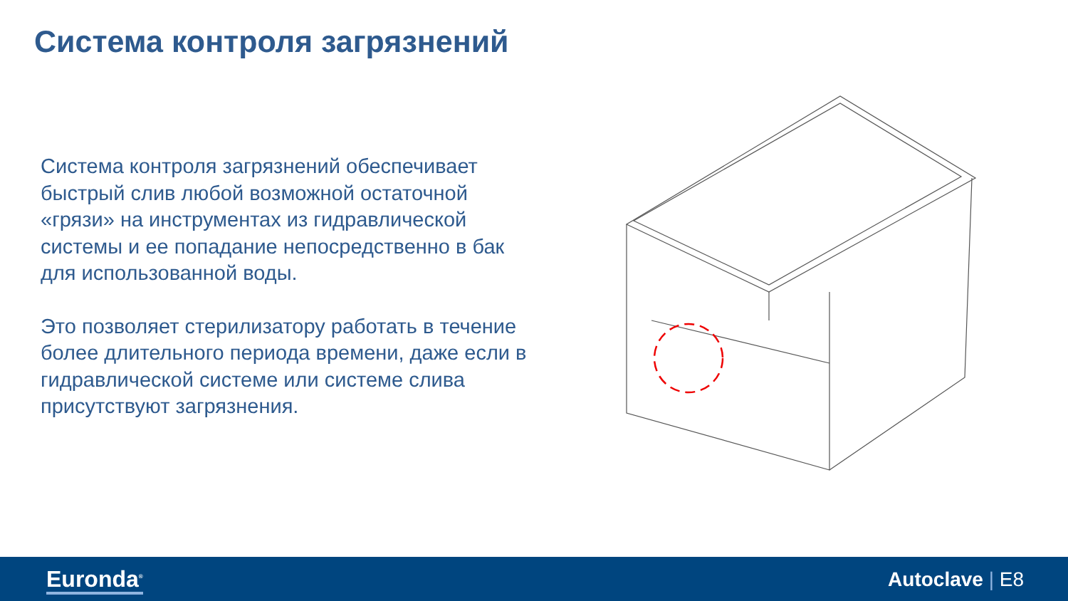Система контроля загрязнений
Система контроля загрязнений обеспечивает быстрый слив любой возможной остаточной «грязи» на инструментах из гидравлической системы и ее попадание непосредственно в бак для использованной воды.
Это позволяет стерилизатору работать в течение более длительного периода времени, даже если в гидравлической системе или системе слива присутствуют загрязнения.
Euronda<sup>®</sup> Autoclave | E8